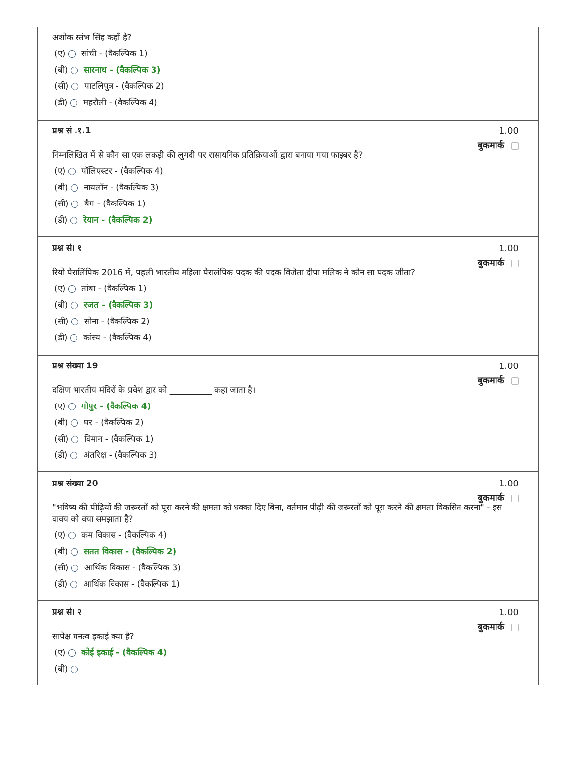अशोक स्तंभ सिंह कहाँ है?
(ए) सांची - (वैकल्पिक 1)
(बी) सारनाथ - (वैकल्पिक 3)
(सी) पाटलिपुत्र - (वैकल्पिक 2)
(डी) महरौली - (वैकल्पिक 4)
प्रश्न सं .१.1 1.00
बुकमार्क
निम्नलिखित में से कौन सा एक लकड़ी की लुगदी पर रासायनिक प्रतिक्रियाओं द्वारा बनाया गया फाइबर है?
(ए) पॉलिएस्टर - (वैकल्पिक 4)
(बी) नायलॉन - (वैकल्पिक 3)
(सी) बैग - (वैकल्पिक 1)
(डी) रेयान - (वैकल्पिक 2)
प्रश्न सं। १ 1.00
बुकमार्क
रियो पैरालिंपिक 2016 में, पहली भारतीय महिला पैरालंपिक पदक की पदक विजेता दीपा मलिक ने कौन सा पदक जीता?
(ए) तांबा - (वैकल्पिक 1)
(बी) रजत - (वैकल्पिक 3)
(सी) सोना - (वैकल्पिक 2)
(डी) कांस्य - (वैकल्पिक 4)
प्रश्न संख्या 19 1.00
बुकमार्क
दक्षिण भारतीय मंदिरों के प्रवेश द्वार को __________ कहा जाता है।
(ए) गोपुर - (वैकल्पिक 4)
(बी) घर - (वैकल्पिक 2)
(सी) विमान - (वैकल्पिक 1)
(डी) अंतरिक्ष - (वैकल्पिक 3)
प्रश्न संख्या 20 1.00
बुकमार्क
"भविष्य की पीढ़ियों की जरूरतों को पूरा करने की क्षमता को धक्का दिए बिना, वर्तमान पीढ़ी की जरूरतों को पूरा करने की क्षमता विकसित करना" - इस वाक्य को क्या समझाता है?
(ए) कम विकास - (वैकल्पिक 4)
(बी) सतत विकास - (वैकल्पिक 2)
(सी) आर्थिक विकास - (वैकल्पिक 3)
(डी) आर्थिक विकास - (वैकल्पिक 1)
प्रश्न सं। २ 1.00
बुकमार्क
सापेक्ष घनत्व इकाई क्या है?
(ए) कोई इकाई - (वैकल्पिक 4)
(बी)